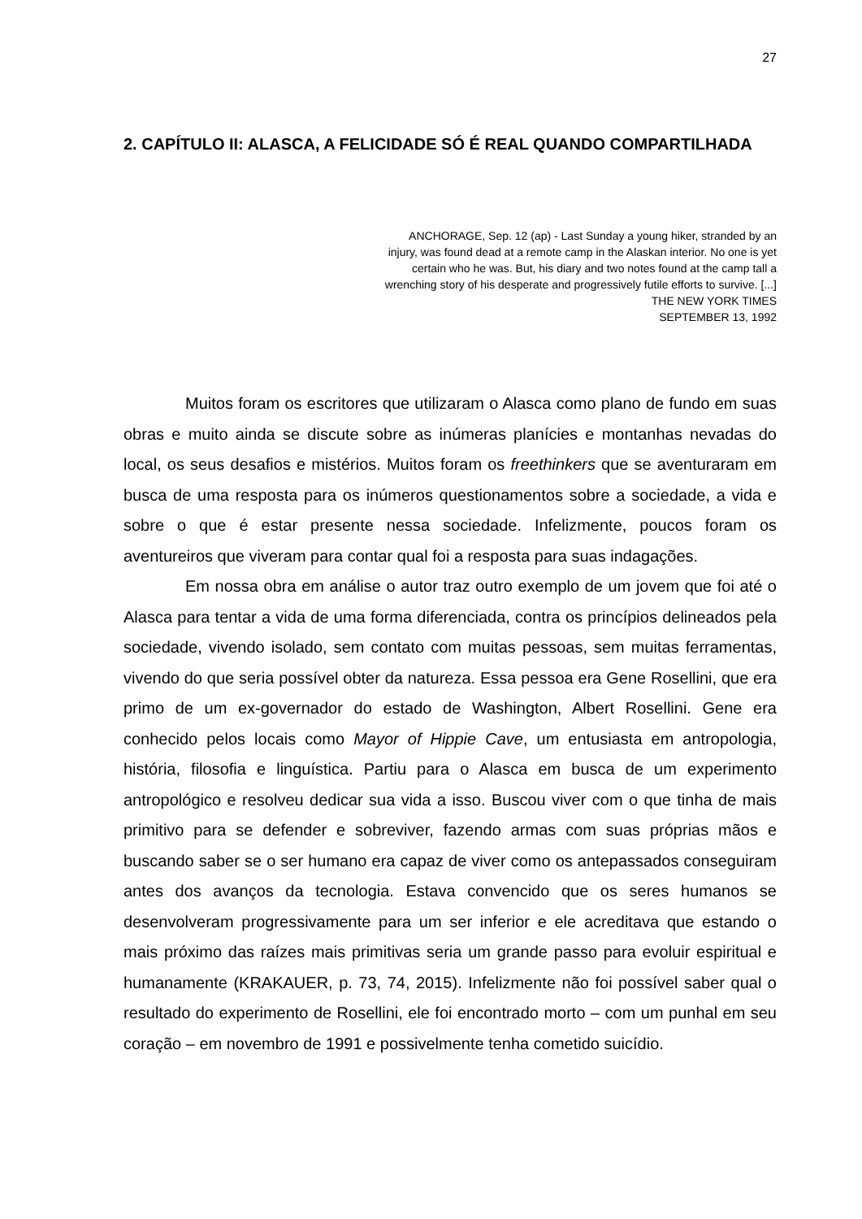27
2. CAPÍTULO II: ALASCA, A FELICIDADE SÓ É REAL QUANDO COMPARTILHADA
ANCHORAGE, Sep. 12 (ap) - Last Sunday a young hiker, stranded by an injury, was found dead at a remote camp in the Alaskan interior. No one is yet certain who he was. But, his diary and two notes found at the camp tall a wrenching story of his desperate and progressively futile efforts to survive. [...]
THE NEW YORK TIMES
SEPTEMBER 13, 1992
Muitos foram os escritores que utilizaram o Alasca como plano de fundo em suas obras e muito ainda se discute sobre as inúmeras planícies e montanhas nevadas do local, os seus desafios e mistérios. Muitos foram os freethinkers que se aventuraram em busca de uma resposta para os inúmeros questionamentos sobre a sociedade, a vida e sobre o que é estar presente nessa sociedade. Infelizmente, poucos foram os aventureiros que viveram para contar qual foi a resposta para suas indagações.
Em nossa obra em análise o autor traz outro exemplo de um jovem que foi até o Alasca para tentar a vida de uma forma diferenciada, contra os princípios delineados pela sociedade, vivendo isolado, sem contato com muitas pessoas, sem muitas ferramentas, vivendo do que seria possível obter da natureza. Essa pessoa era Gene Rosellini, que era primo de um ex-governador do estado de Washington, Albert Rosellini. Gene era conhecido pelos locais como Mayor of Hippie Cave, um entusiasta em antropologia, história, filosofia e linguística. Partiu para o Alasca em busca de um experimento antropológico e resolveu dedicar sua vida a isso. Buscou viver com o que tinha de mais primitivo para se defender e sobreviver, fazendo armas com suas próprias mãos e buscando saber se o ser humano era capaz de viver como os antepassados conseguiram antes dos avanços da tecnologia. Estava convencido que os seres humanos se desenvolveram progressivamente para um ser inferior e ele acreditava que estando o mais próximo das raízes mais primitivas seria um grande passo para evoluir espiritual e humanamente (KRAKAUER, p. 73, 74, 2015). Infelizmente não foi possível saber qual o resultado do experimento de Rosellini, ele foi encontrado morto – com um punhal em seu coração – em novembro de 1991 e possivelmente tenha cometido suicídio.